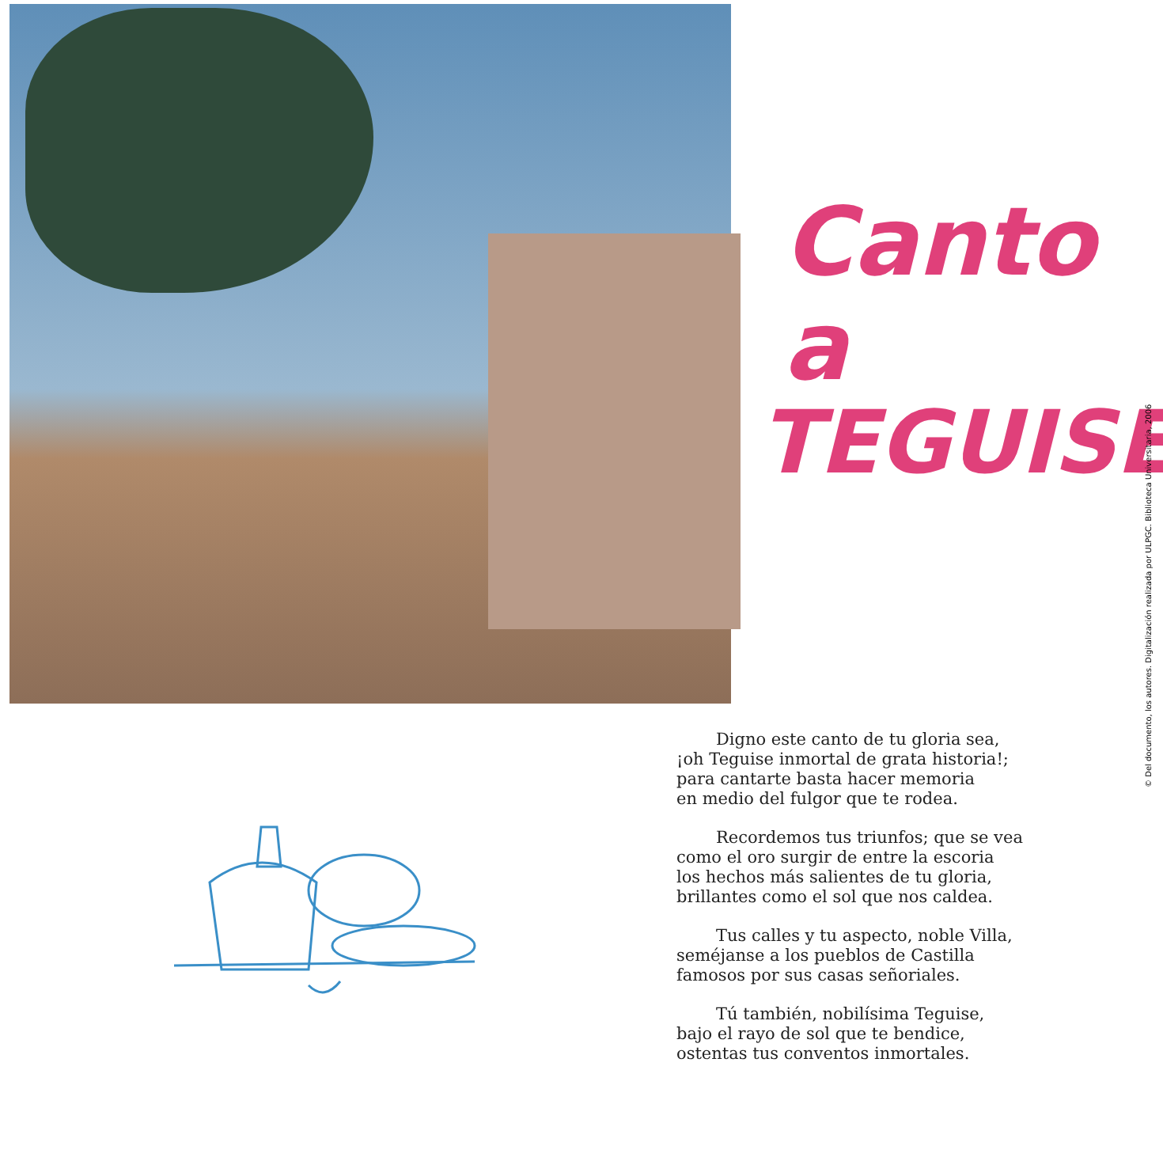Canto a
TEGUISE
Digno este canto de tu gloria sea,
¡oh Teguise inmortal de grata historia!;
para cantarte basta hacer memoria
en medio del fulgor que te rodea.
Recordemos tus triunfos; que se vea
como el oro surgir de entre la escoria
los hechos más salientes de tu gloria,
brillantes como el sol que nos caldea.
Tus calles y tu aspecto, noble Villa,
seméjanse a los pueblos de Castilla
famosos por sus casas señoriales.
Tú también, nobilísima Teguise,
bajo el rayo de sol que te bendice,
ostentas tus conventos inmortales.
© Del documento, los autores. Digitalización realizada por ULPGC. Biblioteca Universitaria, 2006